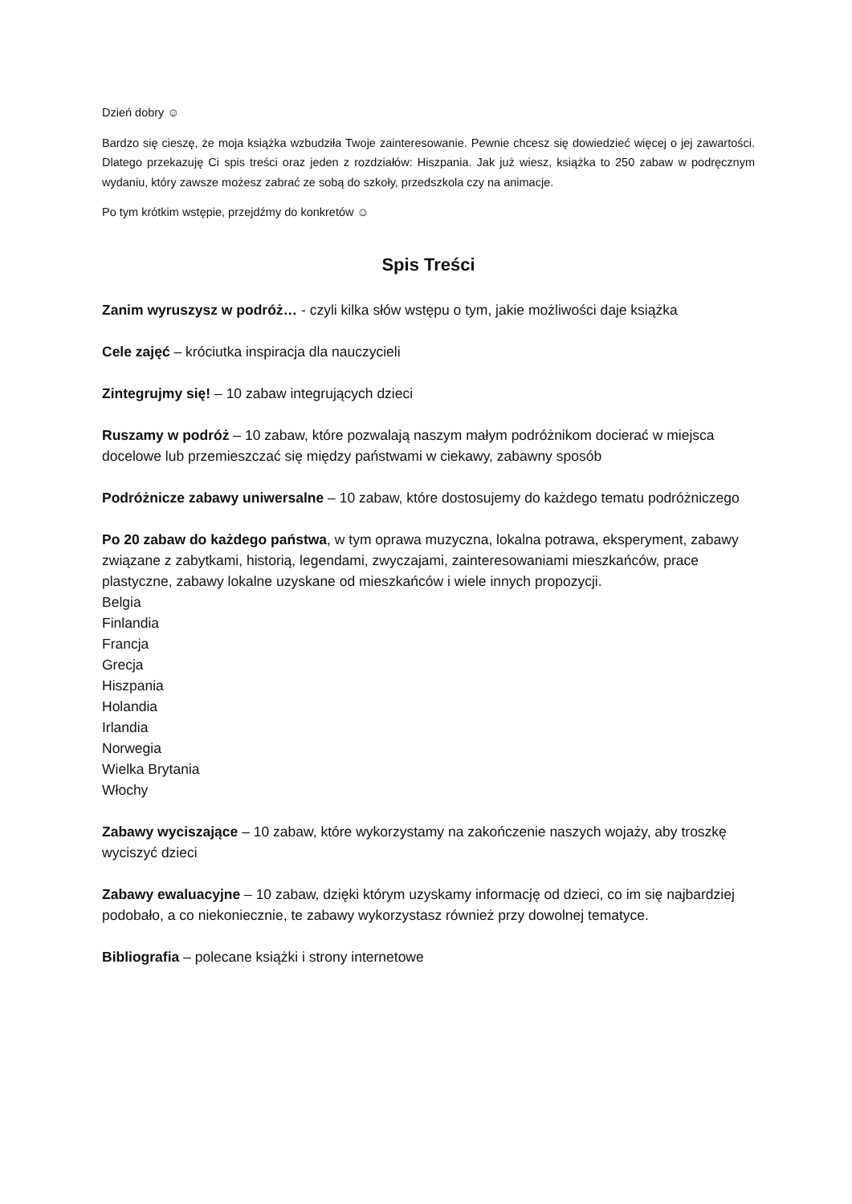Dzień dobry ☺
Bardzo się cieszę, że moja książka wzbudziła Twoje zainteresowanie. Pewnie chcesz się dowiedzieć więcej o jej zawartości. Dlatego przekazuję Ci spis treści oraz jeden z rozdziałów: Hiszpania. Jak już wiesz, książka to 250 zabaw w podręcznym wydaniu, który zawsze możesz zabrać ze sobą do szkoły, przedszkola czy na animacje.
Po tym krótkim wstępie, przejdźmy do konkretów ☺
Spis Treści
Zanim wyruszysz w podróż… - czyli kilka słów wstępu o tym, jakie możliwości daje książka
Cele zajęć – króciutka inspiracja dla nauczycieli
Zintegrujmy się! – 10 zabaw integrujących dzieci
Ruszamy w podróż – 10 zabaw, które pozwalają naszym małym podróżnikom docierać w miejsca docelowe lub przemieszczać się między państwami w ciekawy, zabawny sposób
Podróżnicze zabawy uniwersalne – 10 zabaw, które dostosujemy do każdego tematu podróżniczego
Po 20 zabaw do każdego państwa, w tym oprawa muzyczna, lokalna potrawa, eksperyment, zabawy związane z zabytkami, historią, legendami, zwyczajami, zainteresowaniami mieszkańców, prace plastyczne, zabawy lokalne uzyskane od mieszkańców i wiele innych propozycji.
Belgia
Finlandia
Francja
Grecja
Hiszpania
Holandia
Irlandia
Norwegia
Wielka Brytania
Włochy
Zabawy wyciszające – 10 zabaw, które wykorzystamy na zakończenie naszych wojaży, aby troszkę wyciszyć dzieci
Zabawy ewaluacyjne – 10 zabaw, dzięki którym uzyskamy informację od dzieci, co im się najbardziej podobało, a co niekoniecznie, te zabawy wykorzystasz również przy dowolnej tematyce.
Bibliografia – polecane książki i strony internetowe